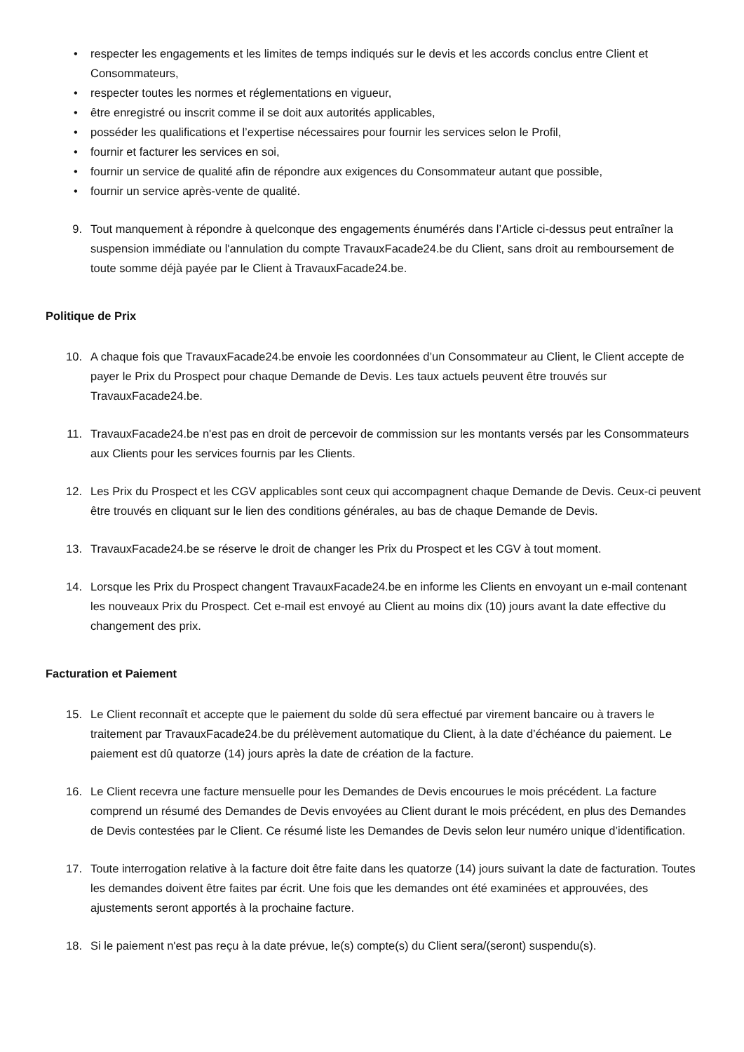• respecter les engagements et les limites de temps indiqués sur le devis et les accords conclus entre Client et Consommateurs,
• respecter toutes les normes et réglementations en vigueur,
• être enregistré ou inscrit comme il se doit aux autorités applicables,
• posséder les qualifications et l’expertise nécessaires pour fournir les services selon le Profil,
• fournir et facturer les services en soi,
• fournir un service de qualité afin de répondre aux exigences du Consommateur autant que possible,
• fournir un service après-vente de qualité.
9. Tout manquement à répondre à quelconque des engagements énumérés dans l’Article ci-dessus peut entraîner la suspension immédiate ou l'annulation du compte TravauxFacade24.be du Client, sans droit au remboursement de toute somme déjà payée par le Client à TravauxFacade24.be.
Politique de Prix
10. A chaque fois que TravauxFacade24.be envoie les coordonnées d’un Consommateur au Client, le Client accepte de payer le Prix du Prospect pour chaque Demande de Devis. Les taux actuels peuvent être trouvés sur TravauxFacade24.be.
11. TravauxFacade24.be n'est pas en droit de percevoir de commission sur les montants versés par les Consommateurs aux Clients pour les services fournis par les Clients.
12. Les Prix du Prospect et les CGV applicables sont ceux qui accompagnent chaque Demande de Devis. Ceux-ci peuvent être trouvés en cliquant sur le lien des conditions générales, au bas de chaque Demande de Devis.
13. TravauxFacade24.be se réserve le droit de changer les Prix du Prospect et les CGV à tout moment.
14. Lorsque les Prix du Prospect changent TravauxFacade24.be en informe les Clients en envoyant un e-mail contenant les nouveaux Prix du Prospect. Cet e-mail est envoyé au Client au moins dix (10) jours avant la date effective du changement des prix.
Facturation et Paiement
15. Le Client reconnaît et accepte que le paiement du solde dû sera effectué par virement bancaire ou à travers le traitement par TravauxFacade24.be du prélèvement automatique du Client, à la date d’échéance du paiement. Le paiement est dû quatorze (14) jours après la date de création de la facture.
16. Le Client recevra une facture mensuelle pour les Demandes de Devis encourues le mois précédent. La facture comprend un résumé des Demandes de Devis envoyées au Client durant le mois précédent, en plus des Demandes de Devis contestées par le Client. Ce résumé liste les Demandes de Devis selon leur numéro unique d’identification.
17. Toute interrogation relative à la facture doit être faite dans les quatorze (14) jours suivant la date de facturation. Toutes les demandes doivent être faites par écrit. Une fois que les demandes ont été examinées et approuvées, des ajustements seront apportés à la prochaine facture.
18. Si le paiement n'est pas reçu à la date prévue, le(s) compte(s) du Client sera/(seront) suspendu(s).